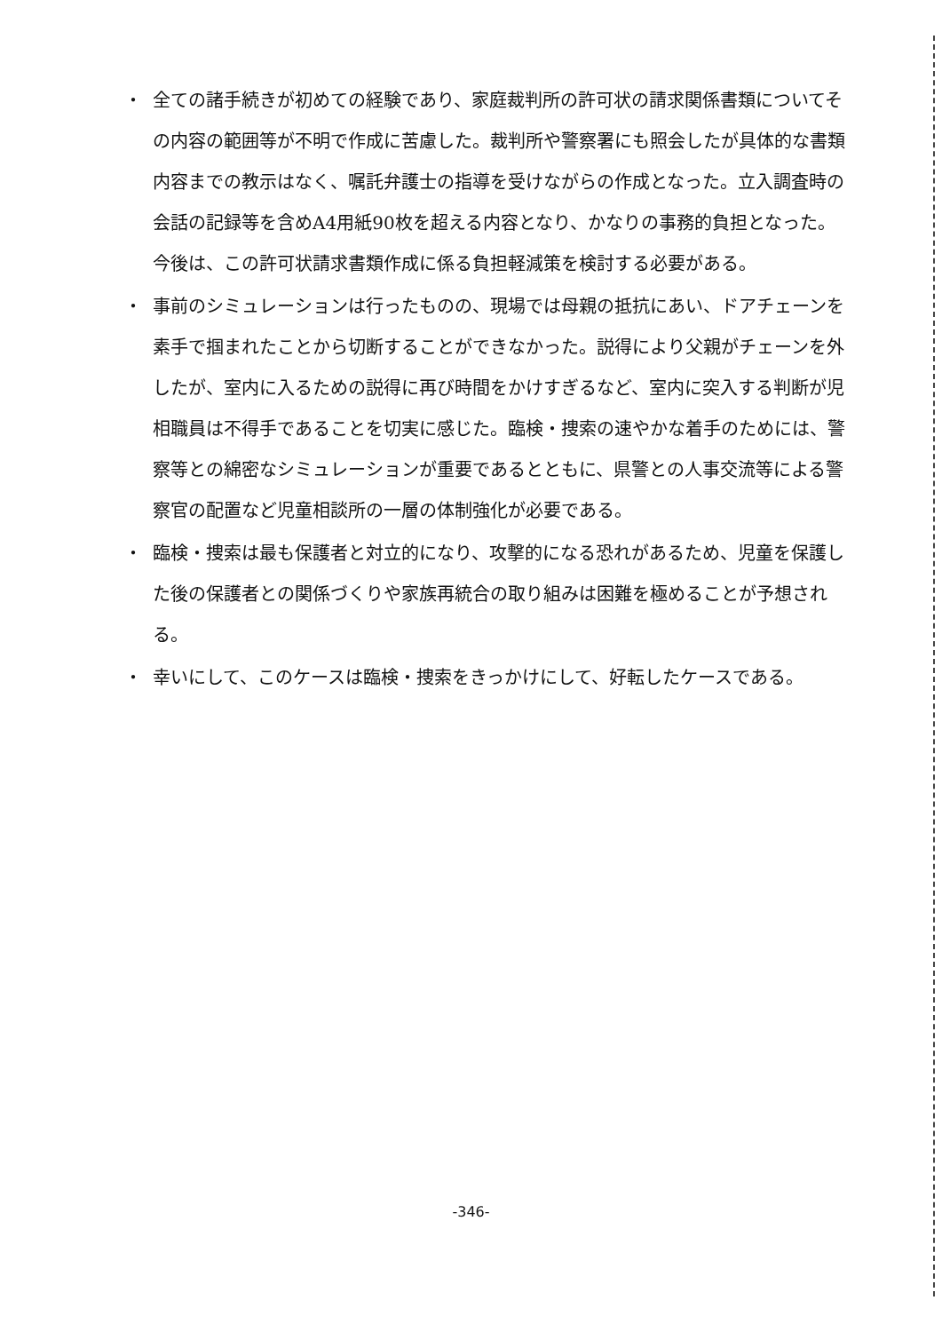・ 全ての諸手続きが初めての経験であり、家庭裁判所の許可状の請求関係書類についてその内容の範囲等が不明で作成に苦慮した。裁判所や警察署にも照会したが具体的な書類内容までの教示はなく、嘱託弁護士の指導を受けながらの作成となった。立入調査時の会話の記録等を含めA4用紙90枚を超える内容となり、かなりの事務的負担となった。今後は、この許可状請求書類作成に係る負担軽減策を検討する必要がある。
・ 事前のシミュレーションは行ったものの、現場では母親の抵抗にあい、ドアチェーンを素手で掴まれたことから切断することができなかった。説得により父親がチェーンを外したが、室内に入るための説得に再び時間をかけすぎるなど、室内に突入する判断が児相職員は不得手であることを切実に感じた。臨検・捜索の速やかな着手のためには、警察等との綿密なシミュレーションが重要であるとともに、県警との人事交流等による警察官の配置など児童相談所の一層の体制強化が必要である。
・ 臨検・捜索は最も保護者と対立的になり、攻撃的になる恐れがあるため、児童を保護した後の保護者との関係づくりや家族再統合の取り組みは困難を極めることが予想される。
・ 幸いにして、このケースは臨検・捜索をきっかけにして、好転したケースである。
-346-